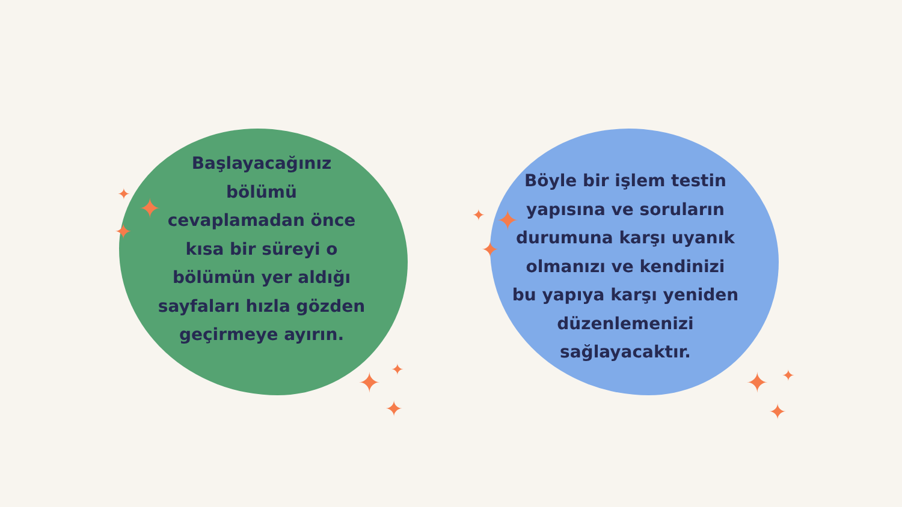✦
✦
✦
✦
✦
✦
✦
✦
✦
✦
✦
✦
Başlayacağınız bölümü cevaplamadan önce kısa bir süreyi o bölümün yer aldığı sayfaları hızla gözden geçirmeye ayırın.
Böyle bir işlem testin yapısına ve soruların durumuna karşı uyanık olmanızı ve kendinizi bu yapıya karşı yeniden düzenlemenizi sağlayacaktır.